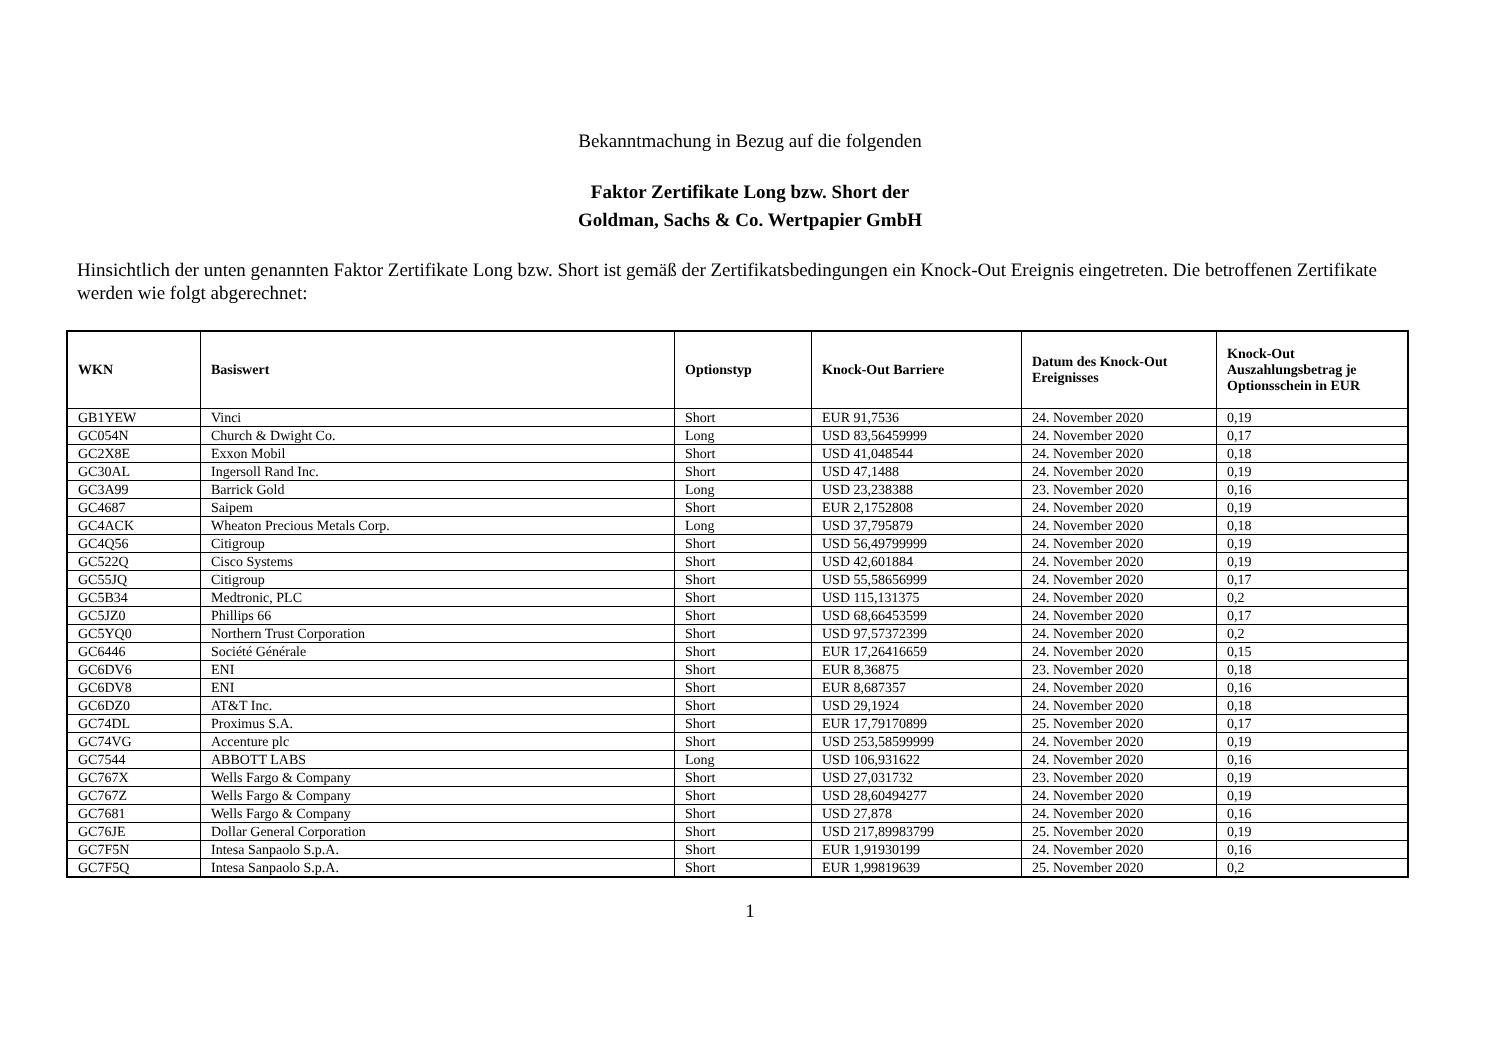Bekanntmachung in Bezug auf die folgenden
Faktor Zertifikate Long bzw. Short der
Goldman, Sachs & Co. Wertpapier GmbH
Hinsichtlich der unten genannten Faktor Zertifikate Long bzw. Short ist gemäß der Zertifikatsbedingungen ein Knock-Out Ereignis eingetreten. Die betroffenen Zertifikate werden wie folgt abgerechnet:
| WKN | Basiswert | Optionstyp | Knock-Out Barriere | Datum des Knock-Out Ereignisses | Knock-Out Auszahlungsbetrag je Optionsschein in EUR |
| --- | --- | --- | --- | --- | --- |
| GB1YEW | Vinci | Short | EUR 91,7536 | 24. November 2020 | 0,19 |
| GC054N | Church & Dwight Co. | Long | USD 83,56459999 | 24. November 2020 | 0,17 |
| GC2X8E | Exxon Mobil | Short | USD 41,048544 | 24. November 2020 | 0,18 |
| GC30AL | Ingersoll Rand Inc. | Short | USD 47,1488 | 24. November 2020 | 0,19 |
| GC3A99 | Barrick Gold | Long | USD 23,238388 | 23. November 2020 | 0,16 |
| GC4687 | Saipem | Short | EUR 2,1752808 | 24. November 2020 | 0,19 |
| GC4ACK | Wheaton Precious Metals Corp. | Long | USD 37,795879 | 24. November 2020 | 0,18 |
| GC4Q56 | Citigroup | Short | USD 56,49799999 | 24. November 2020 | 0,19 |
| GC522Q | Cisco Systems | Short | USD 42,601884 | 24. November 2020 | 0,19 |
| GC55JQ | Citigroup | Short | USD 55,58656999 | 24. November 2020 | 0,17 |
| GC5B34 | Medtronic, PLC | Short | USD 115,131375 | 24. November 2020 | 0,2 |
| GC5JZ0 | Phillips 66 | Short | USD 68,66453599 | 24. November 2020 | 0,17 |
| GC5YQ0 | Northern Trust Corporation | Short | USD 97,57372399 | 24. November 2020 | 0,2 |
| GC6446 | Société Générale | Short | EUR 17,26416659 | 24. November 2020 | 0,15 |
| GC6DV6 | ENI | Short | EUR 8,36875 | 23. November 2020 | 0,18 |
| GC6DV8 | ENI | Short | EUR 8,687357 | 24. November 2020 | 0,16 |
| GC6DZ0 | AT&T Inc. | Short | USD 29,1924 | 24. November 2020 | 0,18 |
| GC74DL | Proximus S.A. | Short | EUR 17,79170899 | 25. November 2020 | 0,17 |
| GC74VG | Accenture plc | Short | USD 253,58599999 | 24. November 2020 | 0,19 |
| GC7544 | ABBOTT LABS | Long | USD 106,931622 | 24. November 2020 | 0,16 |
| GC767X | Wells Fargo & Company | Short | USD 27,031732 | 23. November 2020 | 0,19 |
| GC767Z | Wells Fargo & Company | Short | USD 28,60494277 | 24. November 2020 | 0,19 |
| GC7681 | Wells Fargo & Company | Short | USD 27,878 | 24. November 2020 | 0,16 |
| GC76JE | Dollar General Corporation | Short | USD 217,89983799 | 25. November 2020 | 0,19 |
| GC7F5N | Intesa Sanpaolo S.p.A. | Short | EUR 1,91930199 | 24. November 2020 | 0,16 |
| GC7F5Q | Intesa Sanpaolo S.p.A. | Short | EUR 1,99819639 | 25. November 2020 | 0,2 |
1